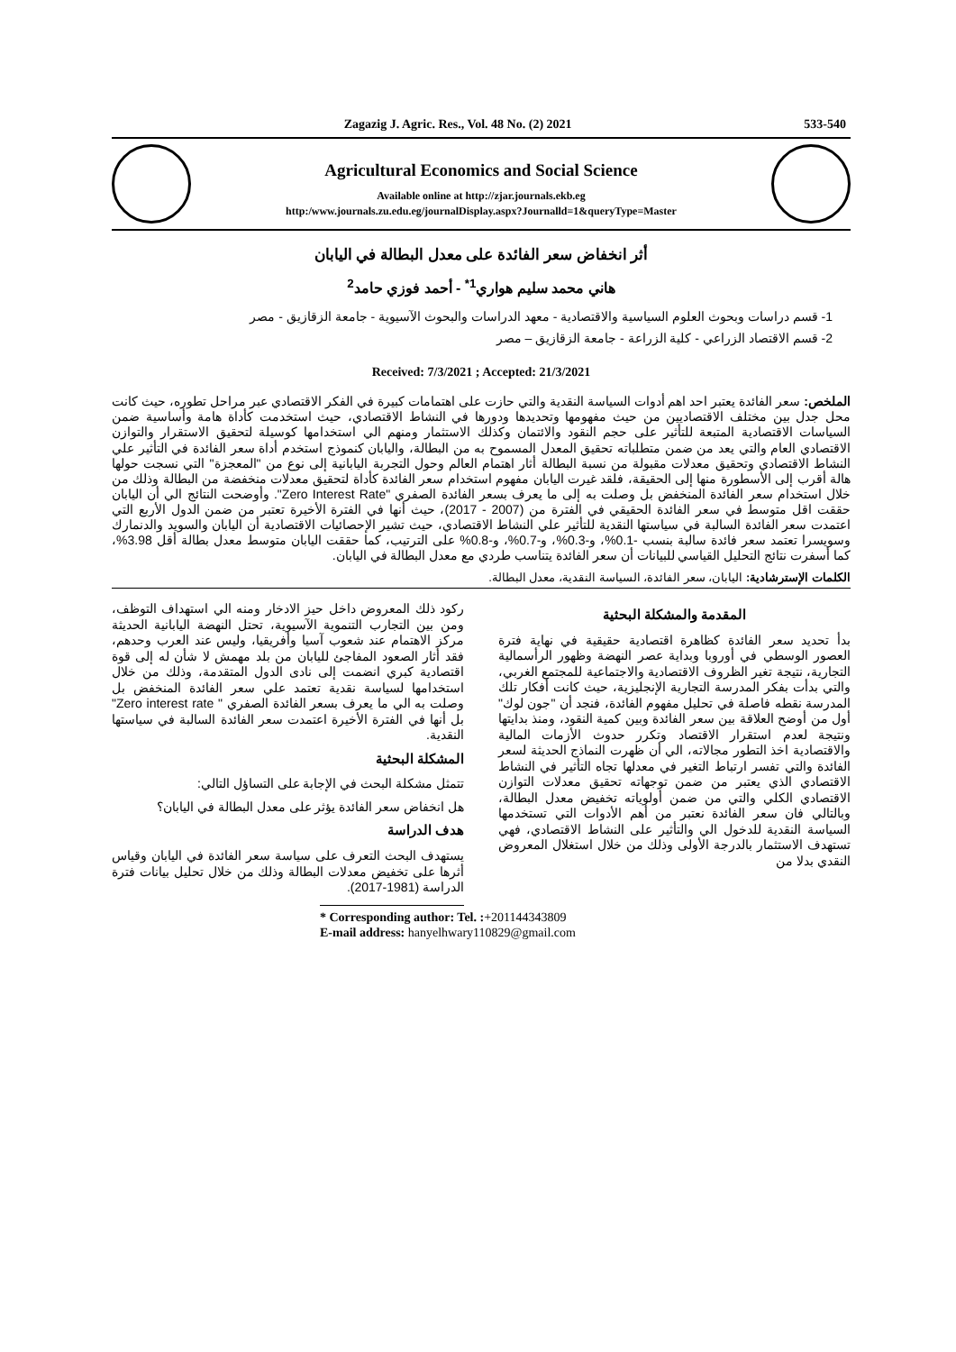Zagazig J. Agric. Res., Vol. 48 No. (2) 2021 533-540
Agricultural Economics and Social Science
Available online at http://zjar.journals.ekb.eg
http:/www.journals.zu.edu.eg/journalDisplay.aspx?Journalld=1&queryType=Master
أثر انخفاض سعر الفائدة على معدل البطالة في اليابان
هاني محمد سليم هواري<sup>1*</sup> - أحمد فوزي حامد<sup>2</sup>
1- قسم دراسات وبحوث العلوم السياسية والاقتصادية - معهد الدراسات والبحوث الآسيوية - جامعة الزقازيق - مصر
2- قسم الاقتصاد الزراعي - كلية الزراعة - جامعة الزقازيق – مصر
Received: 7/3/2021 ; Accepted: 21/3/2021
الملخص: سعر الفائدة يعتبر احد اهم أدوات السياسة النقدية والتي حازت على اهتمامات كبيرة في الفكر الاقتصادي عبر مراحل تطوره، حيث كانت محل جدل بين مختلف الاقتصاديين من حيث مفهومها وتحديدها ودورها في النشاط الاقتصادي، حيث استخدمت كأداة هامة وأساسية ضمن السياسات الاقتصادية المتبعة للتأثير على حجم النقود والائتمان وكذلك الاستثمار ومنهم الي استخدامها كوسيلة لتحقيق الاستقرار والتوازن الاقتصادي العام والتي يعد من ضمن متطلباته تحقيق المعدل المسموح به من البطالة، واليابان كنموذج استخدم أداة سعر الفائدة في التأثير علي النشاط الاقتصادي وتحقيق معدلات مقبولة من نسبة البطالة أثار اهتمام العالم وحول التجربة اليابانية إلى نوع من "المعجزة" التي نسجت حولها هالة أقرب إلى الأسطورة منها إلى الحقيقة، فلقد غيرت اليابان مفهوم استخدام سعر الفائدة كأداة لتحقيق معدلات منخفضة من البطالة وذلك من خلال استخدام سعر الفائدة المنخفض بل وصلت به إلى ما يعرف بسعر الفائدة الصفري "Zero Interest Rate". وأوضحت النتائج الي أن اليابان حققت اقل متوسط في سعر الفائدة الحقيقي في الفترة من (2007 - 2017)، حيث أنها في الفترة الأخيرة تعتبر من ضمن الدول الأربع التي اعتمدت سعر الفائدة السالبة في سياستها النقدية للتأثير علي النشاط الاقتصادي، حيث تشير الإحصائيات الاقتصادية أن اليابان والسويد والدنمارك وسويسرا تعتمد سعر فائدة سالبة بنسب -0.1%، و-0.3%، و-0.7%، و-0.8% على الترتيب، كما حققت اليابان متوسط معدل بطالة أقل 3.98%، كما أسفرت نتائج التحليل القياسي للبيانات أن سعر الفائدة يتناسب طردي مع معدل البطالة في اليابان.
الكلمات الإسترشادية: اليابان، سعر الفائدة، السياسة النقدية، معدل البطالة.
المقدمة والمشكلة البحثية
بدأ تحديد سعر الفائدة كظاهرة اقتصادية حقيقية في نهاية فترة العصور الوسطي في أوروبا وبداية عصر النهضة وظهور الرأسمالية التجارية، نتيجة تغير الظروف الاقتصادية والاجتماعية للمجتمع الغربي، والتي بدأت بفكر المدرسة التجارية الإنجليزية، حيث كانت أفكار تلك المدرسة نقطه فاصلة في تحليل مفهوم الفائدة، فنجد أن "جون لوك" أول من أوضح العلاقة بين سعر الفائدة وبين كمية النقود، ومنذ بدايتها ونتيجة لعدم استقرار الاقتصاد وتكرر حدوث الأزمات المالية والاقتصادية اخذ التطور مجالاته، الي أن ظهرت النماذج الحديثة لسعر الفائدة والتي تفسر ارتباط التغير في معدلها تجاه التأثير في النشاط الاقتصادي الذي يعتبر من ضمن توجهاته تحقيق معدلات التوازن الاقتصادي الكلي والتي من ضمن أولوياته تخفيض معدل البطالة، وبالتالي فان سعر الفائدة نعتبر من أهم الأدوات التي تستخدمها السياسة النقدية للدخول الي والتأثير على النشاط الاقتصادي، فهي تستهدف الاستثمار بالدرجة الأولى وذلك من خلال استغلال المعروض النقدي بدلا من
ركود ذلك المعروض داخل حيز الادخار ومنه الي استهداف التوظف، ومن بين التجارب التنموية الآسيوية، تحتل النهضة اليابانية الحديثة مركز الاهتمام عند شعوب آسيا وأفريقيا، وليس عند العرب وحدهم، فقد أثار الصعود المفاجئ لليابان من بلد مهمش لا شأن له إلى قوة اقتصادية كبري انضمت إلى نادى الدول المتقدمة، وذلك من خلال استخدامها لسياسة نقدية تعتمد علي سعر الفائدة المنخفض بل وصلت به الي ما يعرف بسعر الفائدة الصفري " Zero interest rate" بل أنها في الفترة الأخيرة اعتمدت سعر الفائدة السالبة في سياستها النقدية.
المشكلة البحثية
تتمثل مشكلة البحث في الإجابة على التساؤل التالي:
هل انخفاض سعر الفائدة يؤثر على معدل البطالة في اليابان؟
هدف الدراسة
يستهدف البحث التعرف على سياسة سعر الفائدة في اليابان وقياس أثرها على تخفيض معدلات البطالة وذلك من خلال تحليل بيانات فترة الدراسة (1981-2017).
* Corresponding author: Tel. :+201144343809
E-mail address: hanyelhwary110829@gmail.com